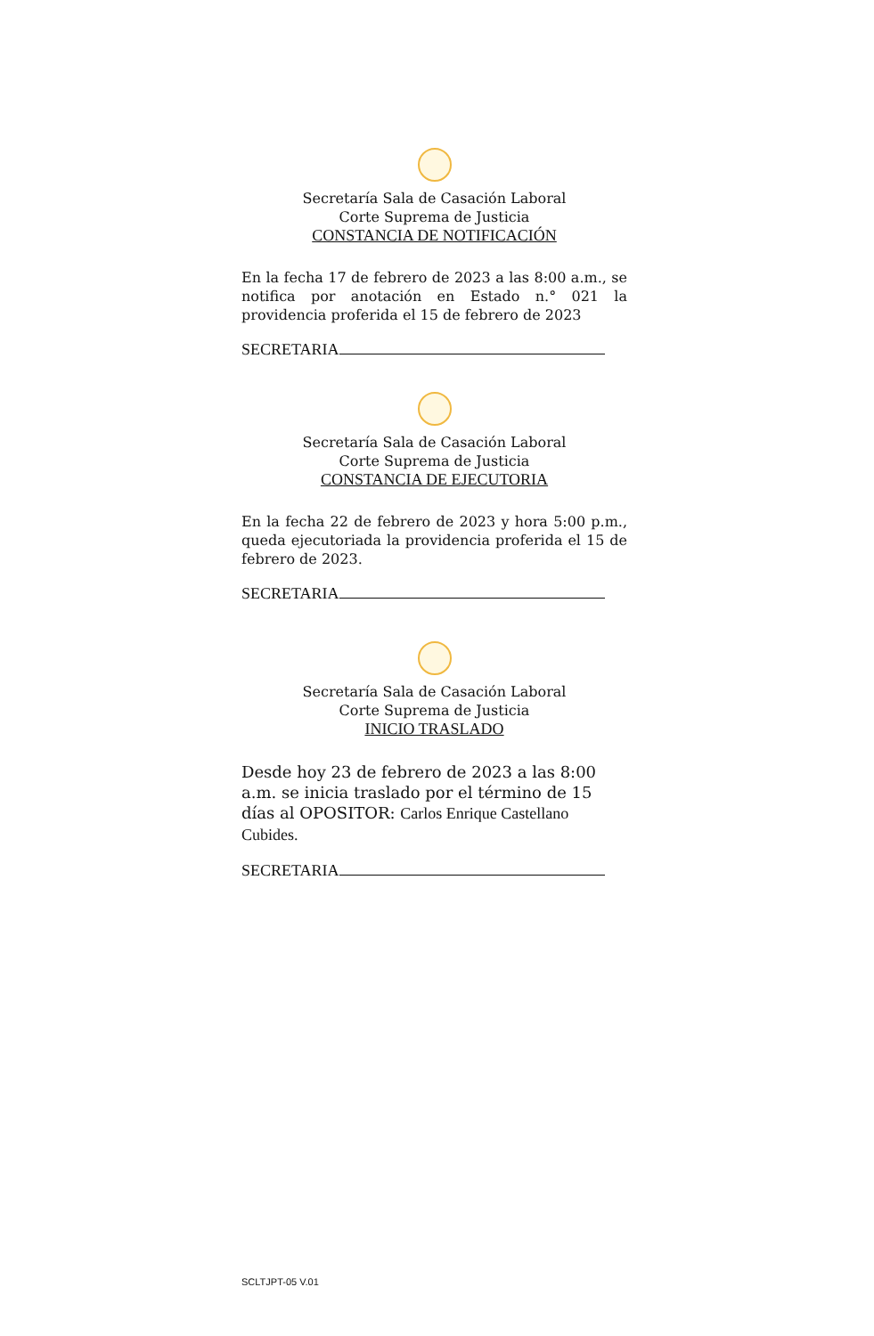Secretaría Sala de Casación Laboral
Corte Suprema de Justicia
CONSTANCIA DE NOTIFICACIÓN
En la fecha 17 de febrero de 2023 a las 8:00 a.m., se notifica por anotación en Estado n.° 021 la providencia proferida el 15 de febrero de 2023
SECRETARIA
Secretaría Sala de Casación Laboral
Corte Suprema de Justicia
CONSTANCIA DE EJECUTORIA
En la fecha 22 de febrero de 2023 y hora 5:00 p.m., queda ejecutoriada la providencia proferida el 15 de febrero de 2023.
SECRETARIA
Secretaría Sala de Casación Laboral
Corte Suprema de Justicia
INICIO TRASLADO
Desde hoy 23 de febrero de 2023 a las 8:00 a.m. se inicia traslado por el término de 15 días al OPOSITOR: Carlos Enrique Castellano Cubides.
SECRETARIA
SCLTJPT-05 V.01